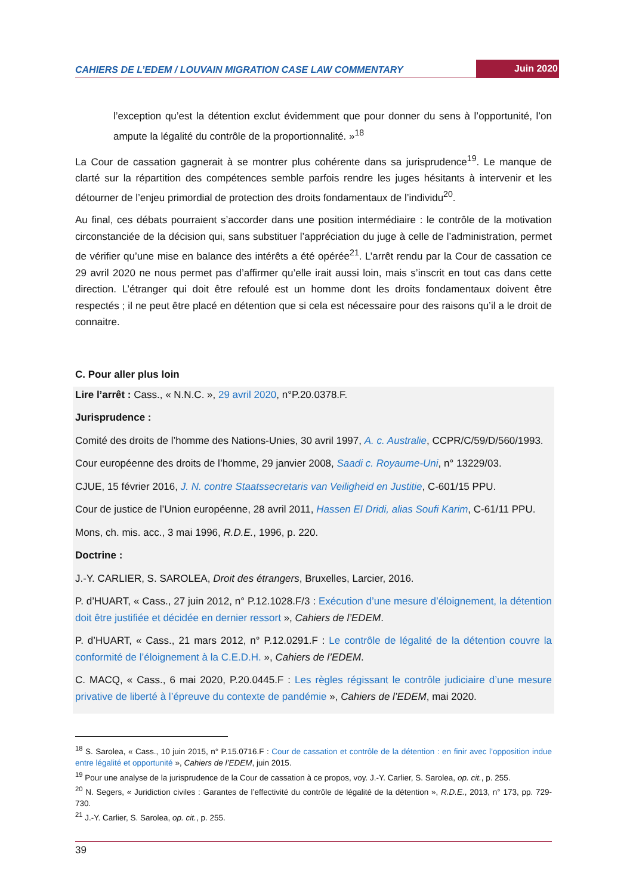CAHIERS DE L’EDEM / LOUVAIN MIGRATION CASE LAW COMMENTARY Juin 2020
l’exception qu’est la détention exclut évidemment que pour donner du sens à l’opportunité, l’on ampute la légalité du contrôle de la proportionnalité. »<sup>18</sup>
La Cour de cassation gagnerait à se montrer plus cohérente dans sa jurisprudence<sup>19</sup>. Le manque de clarté sur la répartition des compétences semble parfois rendre les juges hésitants à intervenir et les détourner de l’enjeu primordial de protection des droits fondamentaux de l’individu<sup>20</sup>.
Au final, ces débats pourraient s’accorder dans une position intermédiaire : le contrôle de la motivation circonstanciée de la décision qui, sans substituer l’appréciation du juge à celle de l’administration, permet de vérifier qu’une mise en balance des intérêts a été opérée<sup>21</sup>. L’arrêt rendu par la Cour de cassation ce 29 avril 2020 ne nous permet pas d’affirmer qu’elle irait aussi loin, mais s’inscrit en tout cas dans cette direction. L’étranger qui doit être refoulé est un homme dont les droits fondamentaux doivent être respectés ; il ne peut être placé en détention que si cela est nécessaire pour des raisons qu’il a le droit de connaitre.
C. Pour aller plus loin
Lire l’arrêt : Cass., « N.N.C. », 29 avril 2020, n°P.20.0378.F.
Jurisprudence :
Comité des droits de l’homme des Nations-Unies, 30 avril 1997, A. c. Australie, CCPR/C/59/D/560/1993.
Cour européenne des droits de l’homme, 29 janvier 2008, Saadi c. Royaume-Uni, n° 13229/03.
CJUE, 15 février 2016, J. N. contre Staatssecretaris van Veiligheid en Justitie, C-601/15 PPU.
Cour de justice de l’Union européenne, 28 avril 2011, Hassen El Dridi, alias Soufi Karim, C-61/11 PPU.
Mons, ch. mis. acc., 3 mai 1996, R.D.E., 1996, p. 220.
Doctrine :
J.-Y. CARLIER, S. SAROLEA, Droit des étrangers, Bruxelles, Larcier, 2016.
P. d’HUART, « Cass., 27 juin 2012, n° P.12.1028.F/3 : Exécution d’une mesure d’éloignement, la détention doit être justifiée et décidée en dernier ressort », Cahiers de l’EDEM.
P. d’HUART, « Cass., 21 mars 2012, n° P.12.0291.F : Le contrôle de légalité de la détention couvre la conformité de l’éloignement à la C.E.D.H. », Cahiers de l’EDEM.
C. MACQ, « Cass., 6 mai 2020, P.20.0445.F : Les règles régissant le contrôle judiciaire d’une mesure privative de liberté à l’épreuve du contexte de pandémie », Cahiers de l’EDEM, mai 2020.
<sup>18</sup> S. Sarolea, « Cass., 10 juin 2015, n° P.15.0716.F : Cour de cassation et contrôle de la détention : en finir avec l’opposition indue entre légalité et opportunité », Cahiers de l’EDEM, juin 2015.
<sup>19</sup> Pour une analyse de la jurisprudence de la Cour de cassation à ce propos, voy. J.-Y. Carlier, S. Sarolea, op. cit., p. 255.
<sup>20</sup> N. Segers, « Juridiction civiles : Garantes de l’effectivité du contrôle de légalité de la détention », R.D.E., 2013, n° 173, pp. 729-730.
<sup>21</sup> J.-Y. Carlier, S. Sarolea, op. cit., p. 255.
39